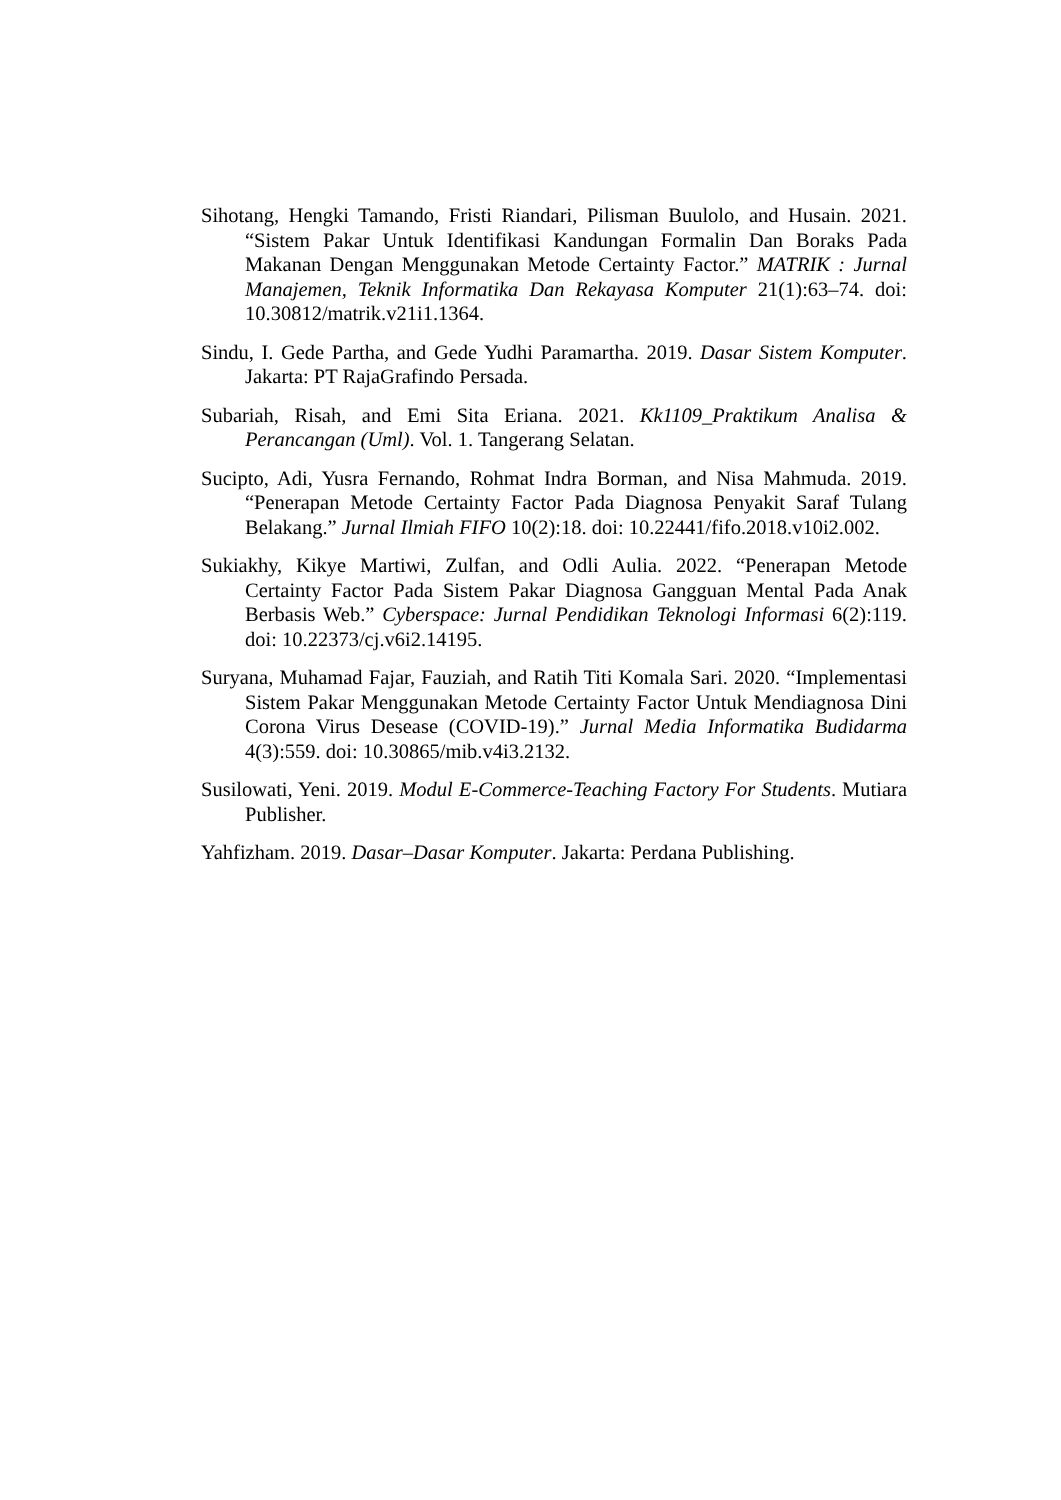Sihotang, Hengki Tamando, Fristi Riandari, Pilisman Buulolo, and Husain. 2021. “Sistem Pakar Untuk Identifikasi Kandungan Formalin Dan Boraks Pada Makanan Dengan Menggunakan Metode Certainty Factor.” MATRIK : Jurnal Manajemen, Teknik Informatika Dan Rekayasa Komputer 21(1):63–74. doi: 10.30812/matrik.v21i1.1364.
Sindu, I. Gede Partha, and Gede Yudhi Paramartha. 2019. Dasar Sistem Komputer. Jakarta: PT RajaGrafindo Persada.
Subariah, Risah, and Emi Sita Eriana. 2021. Kk1109_Praktikum Analisa & Perancangan (Uml). Vol. 1. Tangerang Selatan.
Sucipto, Adi, Yusra Fernando, Rohmat Indra Borman, and Nisa Mahmuda. 2019. “Penerapan Metode Certainty Factor Pada Diagnosa Penyakit Saraf Tulang Belakang.” Jurnal Ilmiah FIFO 10(2):18. doi: 10.22441/fifo.2018.v10i2.002.
Sukiakhy, Kikye Martiwi, Zulfan, and Odli Aulia. 2022. “Penerapan Metode Certainty Factor Pada Sistem Pakar Diagnosa Gangguan Mental Pada Anak Berbasis Web.” Cyberspace: Jurnal Pendidikan Teknologi Informasi 6(2):119. doi: 10.22373/cj.v6i2.14195.
Suryana, Muhamad Fajar, Fauziah, and Ratih Titi Komala Sari. 2020. “Implementasi Sistem Pakar Menggunakan Metode Certainty Factor Untuk Mendiagnosa Dini Corona Virus Desease (COVID-19).” Jurnal Media Informatika Budidarma 4(3):559. doi: 10.30865/mib.v4i3.2132.
Susilowati, Yeni. 2019. Modul E-Commerce-Teaching Factory For Students. Mutiara Publisher.
Yahfizham. 2019. Dasar–Dasar Komputer. Jakarta: Perdana Publishing.